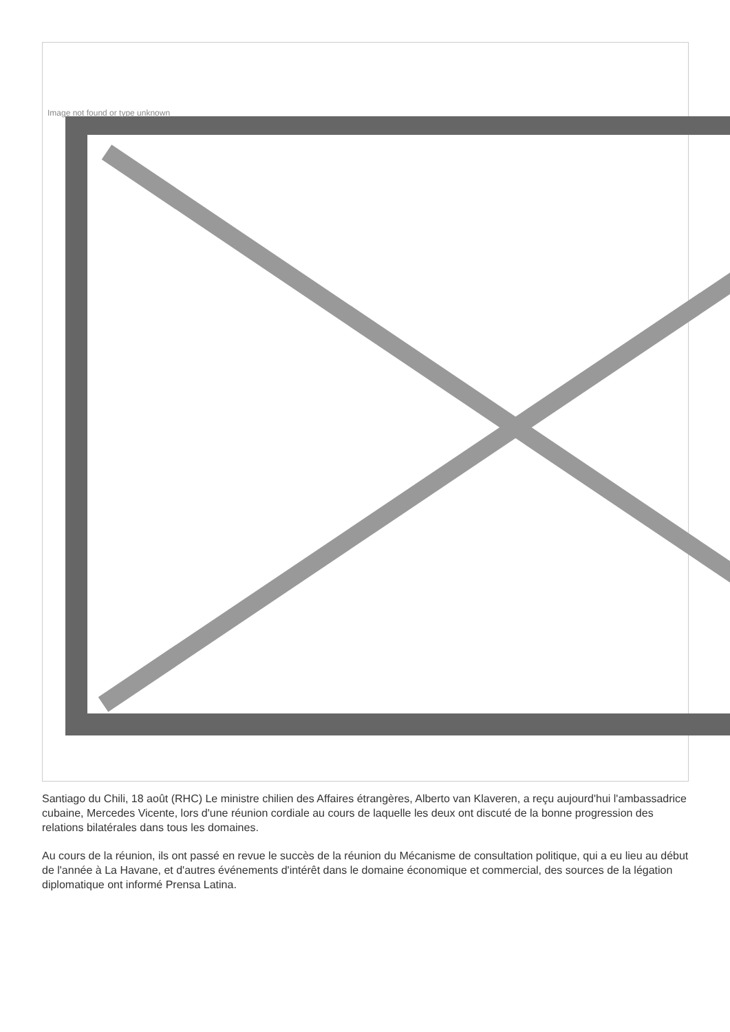Image not found or type unknown
Santiago du Chili, 18 août (RHC) Le ministre chilien des Affaires étrangères, Alberto van Klaveren, a reçu aujourd'hui l'ambassadrice cubaine, Mercedes Vicente, lors d'une réunion cordiale au cours de laquelle les deux ont discuté de la bonne progression des relations bilatérales dans tous les domaines.
Au cours de la réunion, ils ont passé en revue le succès de la réunion du Mécanisme de consultation politique, qui a eu lieu au début de l'année à La Havane, et d'autres événements d'intérêt dans le domaine économique et commercial, des sources de la légation diplomatique ont informé Prensa Latina.